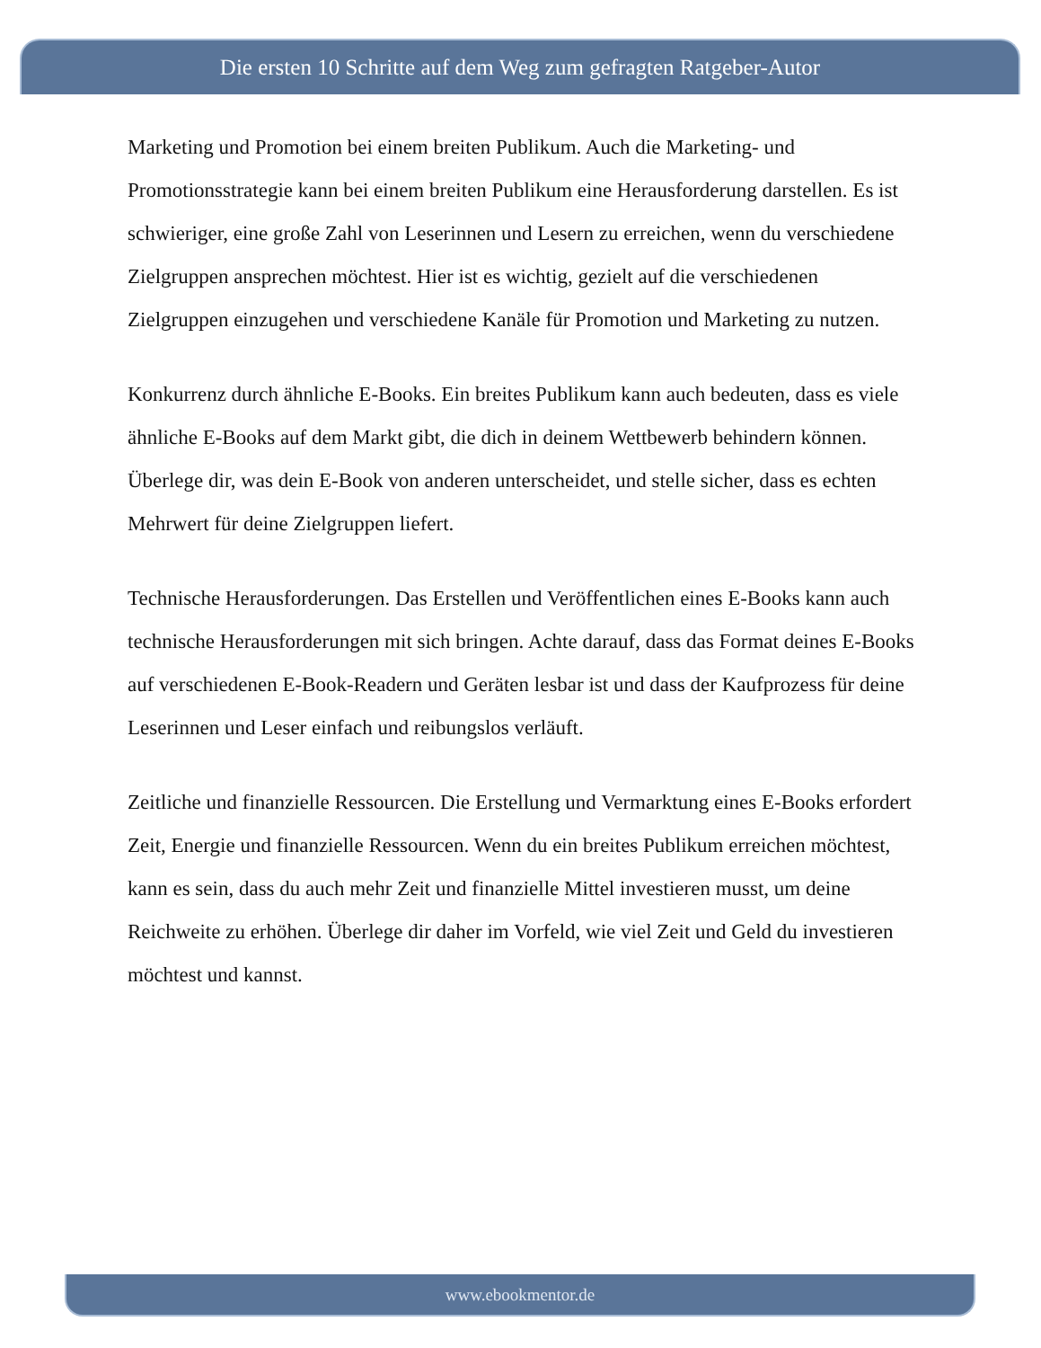Die ersten 10 Schritte auf dem Weg zum gefragten Ratgeber-Autor
Marketing und Promotion bei einem breiten Publikum. Auch die Marketing- und Promotionsstrategie kann bei einem breiten Publikum eine Herausforderung darstellen. Es ist schwieriger, eine große Zahl von Leserinnen und Lesern zu erreichen, wenn du verschiedene Zielgruppen ansprechen möchtest. Hier ist es wichtig, gezielt auf die verschiedenen Zielgruppen einzugehen und verschiedene Kanäle für Promotion und Marketing zu nutzen.
Konkurrenz durch ähnliche E-Books. Ein breites Publikum kann auch bedeuten, dass es viele ähnliche E-Books auf dem Markt gibt, die dich in deinem Wettbewerb behindern können. Überlege dir, was dein E-Book von anderen unterscheidet, und stelle sicher, dass es echten Mehrwert für deine Zielgruppen liefert.
Technische Herausforderungen. Das Erstellen und Veröffentlichen eines E-Books kann auch technische Herausforderungen mit sich bringen. Achte darauf, dass das Format deines E-Books auf verschiedenen E-Book-Readern und Geräten lesbar ist und dass der Kaufprozess für deine Leserinnen und Leser einfach und reibungslos verläuft.
Zeitliche und finanzielle Ressourcen. Die Erstellung und Vermarktung eines E-Books erfordert Zeit, Energie und finanzielle Ressourcen. Wenn du ein breites Publikum erreichen möchtest, kann es sein, dass du auch mehr Zeit und finanzielle Mittel investieren musst, um deine Reichweite zu erhöhen. Überlege dir daher im Vorfeld, wie viel Zeit und Geld du investieren möchtest und kannst.
www.ebookmentor.de